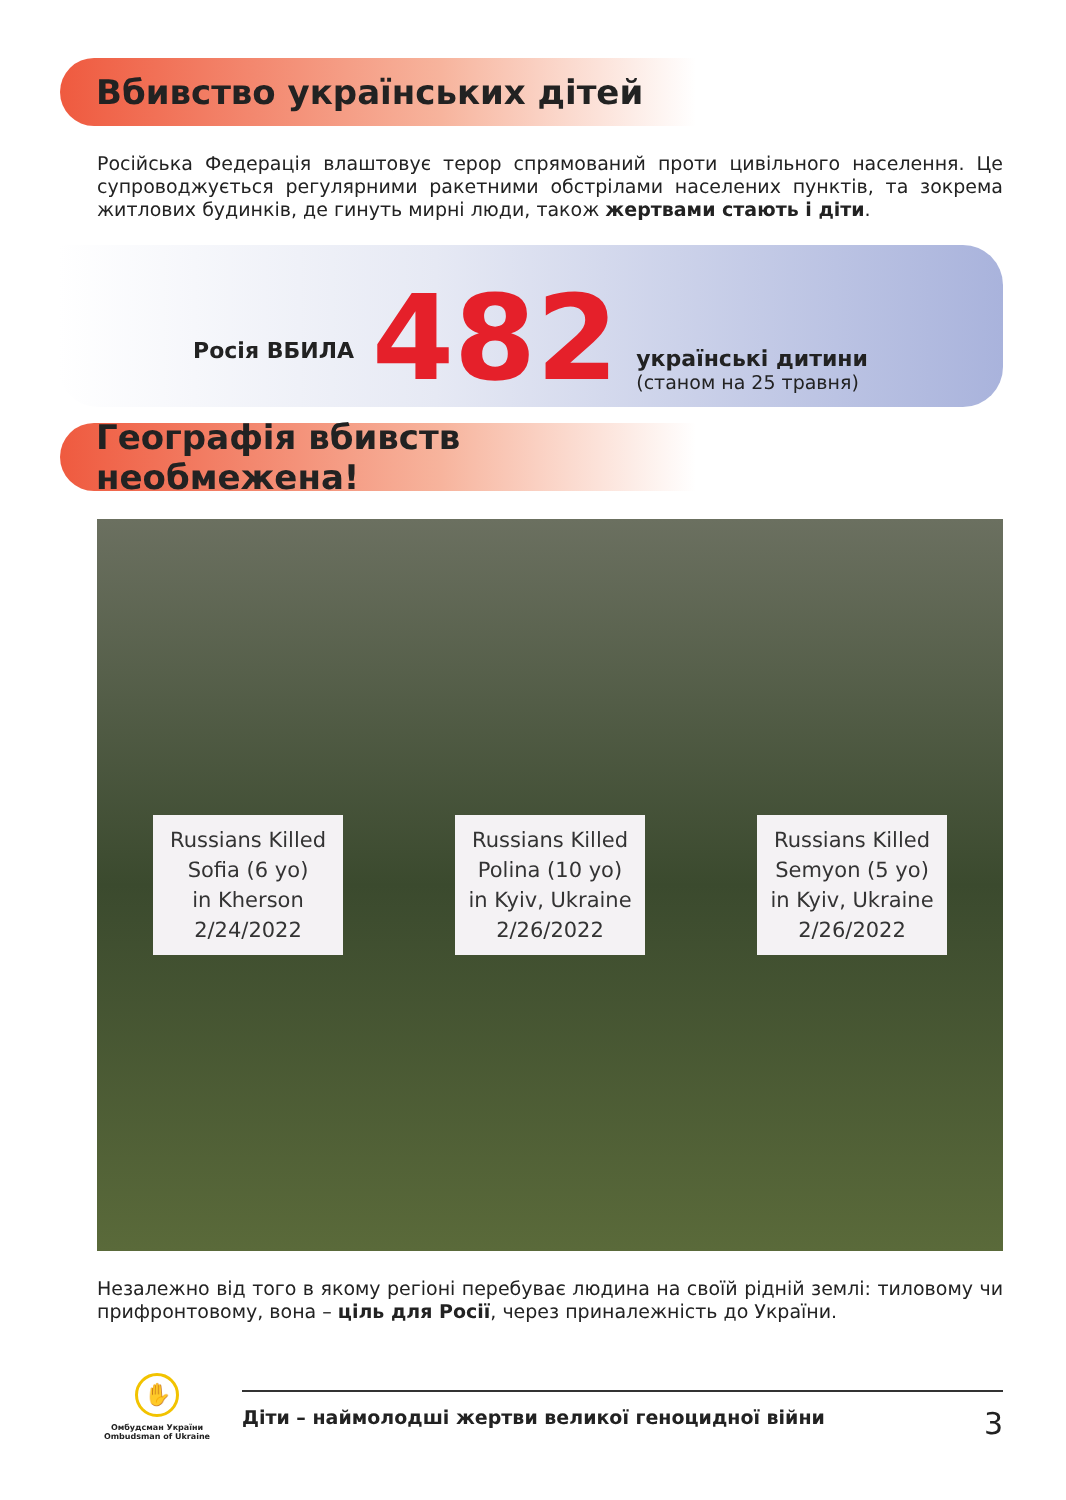Вбивство українських дітей
Російська Федерація влаштовує терор спрямований проти цивільного населення. Це супроводжується регулярними ракетними обстрілами населених пунктів, та зокрема житлових будинків, де гинуть мирні люди, також жертвами стають і діти.
Росія ВБИЛА 482
українські дитини
(станом на 25 травня)
Географія вбивств необмежена!
Russians Killed
Sofia (6 yo)
in Kherson
2/24/2022
Russians Killed
Polina (10 yo)
in Kyiv, Ukraine
2/26/2022
Russians Killed
Semyon (5 yo)
in Kyiv, Ukraine
2/26/2022
Незалежно від того в якому регіоні перебуває людина на своїй рідній землі: тиловому чи прифронтовому, вона – ціль для Росії, через приналежність до України.
✋
Омбудсман України
Ombudsman of Ukraine
Діти – наймолодші жертви великої геноцидної війни 3